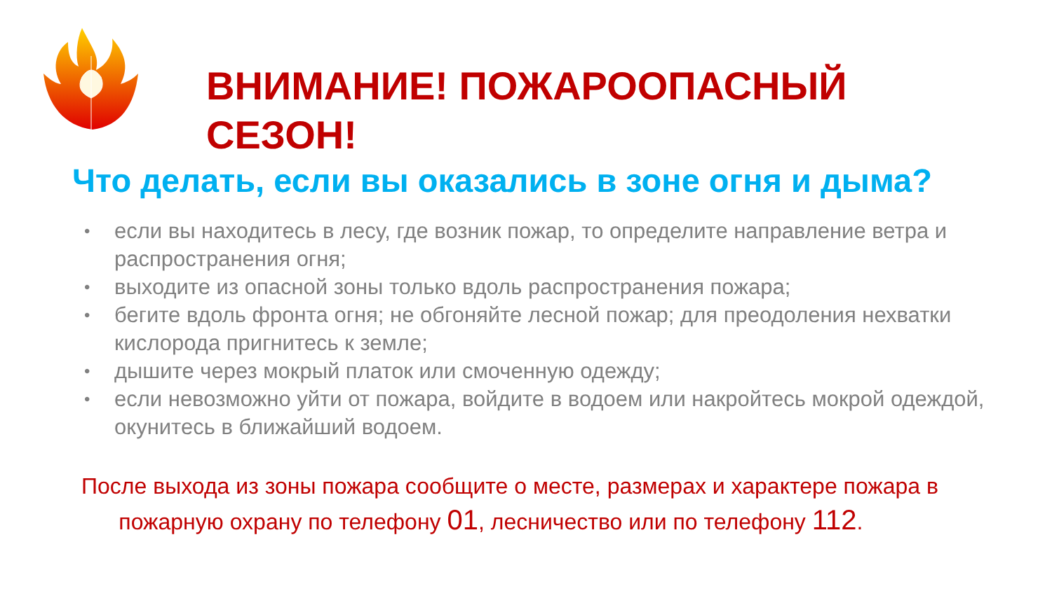ВНИМАНИЕ! ПОЖАРООПАСНЫЙ
СЕЗОН!
Что делать, если вы оказались в зоне огня и дыма?
• если вы находитесь в лесу, где возник пожар, то определите направление ветра и распространения огня;
• выходите из опасной зоны только вдоль распространения пожара;
• бегите вдоль фронта огня; не обгоняйте лесной пожар; для преодоления нехватки кислорода пригнитесь к земле;
• дышите через мокрый платок или смоченную одежду;
• если невозможно уйти от пожара, войдите в водоем или накройтесь мокрой одеждой, окунитесь в ближайший водоем.
После выхода из зоны пожара сообщите о месте, размерах и характере пожара в
пожарную охрану по телефону 01, лесничество или по телефону 112.